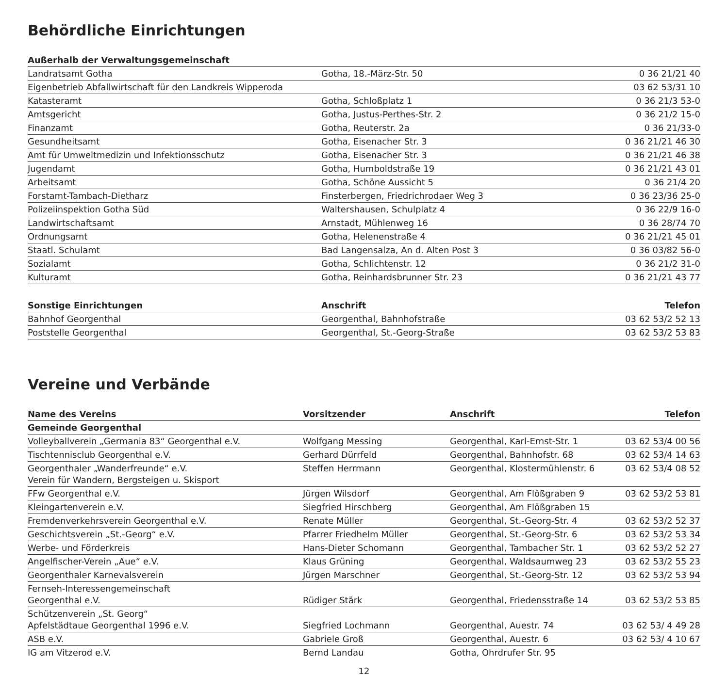Behördliche Einrichtungen
| Außerhalb der Verwaltungsgemeinschaft | | |
| --- | --- | --- |
| Landratsamt Gotha | Gotha, 18.-März-Str. 50 | 0 36 21/21 40 |
| Eigenbetrieb Abfallwirtschaft für den Landkreis Wipperoda | | 03 62 53/31 10 |
| Katasteramt | Gotha, Schloßplatz 1 | 0 36 21/3 53-0 |
| Amtsgericht | Gotha, Justus-Perthes-Str. 2 | 0 36 21/2 15-0 |
| Finanzamt | Gotha, Reuterstr. 2a | 0 36 21/33-0 |
| Gesundheitsamt | Gotha, Eisenacher Str. 3 | 0 36 21/21 46 30 |
| Amt für Umweltmedizin und Infektionsschutz | Gotha, Eisenacher Str. 3 | 0 36 21/21 46 38 |
| Jugendamt | Gotha, Humboldstraße 19 | 0 36 21/21 43 01 |
| Arbeitsamt | Gotha, Schöne Aussicht 5 | 0 36 21/4 20 |
| Forstamt-Tambach-Dietharz | Finsterbergen, Friedrichrodaer Weg 3 | 0 36 23/36 25-0 |
| Polizeiinspektion Gotha Süd | Waltershausen, Schulplatz 4 | 0 36 22/9 16-0 |
| Landwirtschaftsamt | Arnstadt, Mühlenweg 16 | 0 36 28/74 70 |
| Ordnungsamt | Gotha, Helenenstraße 4 | 0 36 21/21 45 01 |
| Staatl. Schulamt | Bad Langensalza, An d. Alten Post 3 | 0 36 03/82 56-0 |
| Sozialamt | Gotha, Schlichtenstr. 12 | 0 36 21/2 31-0 |
| Kulturamt | Gotha, Reinhardsbrunner Str. 23 | 0 36 21/21 43 77 |
| Sonstige Einrichtungen | Anschrift | Telefon |
| --- | --- | --- |
| Bahnhof Georgenthal | Georgenthal, Bahnhofstraße | 03 62 53/2 52 13 |
| Poststelle Georgenthal | Georgenthal, St.-Georg-Straße | 03 62 53/2 53 83 |
Vereine und Verbände
| Name des Vereins | Vorsitzender | Anschrift | Telefon |
| --- | --- | --- | --- |
| Gemeinde Georgenthal | | | |
| Volleyballverein „Germania 83“ Georgenthal e.V. | Wolfgang Messing | Georgenthal, Karl-Ernst-Str. 1 | 03 62 53/4 00 56 |
| Tischtennisclub Georgenthal e.V. | Gerhard Dürrfeld | Georgenthal, Bahnhofstr. 68 | 03 62 53/4 14 63 |
| Georgenthaler „Wanderfreunde“ e.V. Verein für Wandern, Bergsteigen u. Skisport | Steffen Herrmann | Georgenthal, Klostermühlenstr. 6 | 03 62 53/4 08 52 |
| FFw Georgenthal e.V. | Jürgen Wilsdorf | Georgenthal, Am Flößgraben 9 | 03 62 53/2 53 81 |
| Kleingartenverein e.V. | Siegfried Hirschberg | Georgenthal, Am Flößgraben 15 | |
| Fremdenverkehrsverein Georgenthal e.V. | Renate Müller | Georgenthal, St.-Georg-Str. 4 | 03 62 53/2 52 37 |
| Geschichtsverein „St.-Georg“ e.V. | Pfarrer Friedhelm Müller | Georgenthal, St.-Georg-Str. 6 | 03 62 53/2 53 34 |
| Werbe- und Förderkreis | Hans-Dieter Schomann | Georgenthal, Tambacher Str. 1 | 03 62 53/2 52 27 |
| Angelfischer-Verein „Aue“ e.V. | Klaus Grüning | Georgenthal, Waldsaumweg 23 | 03 62 53/2 55 23 |
| Georgenthaler Karnevalsverein | Jürgen Marschner | Georgenthal, St.-Georg-Str. 12 | 03 62 53/2 53 94 |
| Fernseh-Interessengemeinschaft Georgenthal e.V. | Rüdiger Stärk | Georgenthal, Friedensstraße 14 | 03 62 53/2 53 85 |
| Schützenverein „St. Georg“ Apfelstädtaue Georgenthal 1996 e.V. | Siegfried Lochmann | Georgenthal, Auestr. 74 | 03 62 53/ 4 49 28 |
| ASB e.V. | Gabriele Groß | Georgenthal, Auestr. 6 | 03 62 53/ 4 10 67 |
| IG am Vitzerod e.V. | Bernd Landau | Gotha, Ohrdrufer Str. 95 | |
12